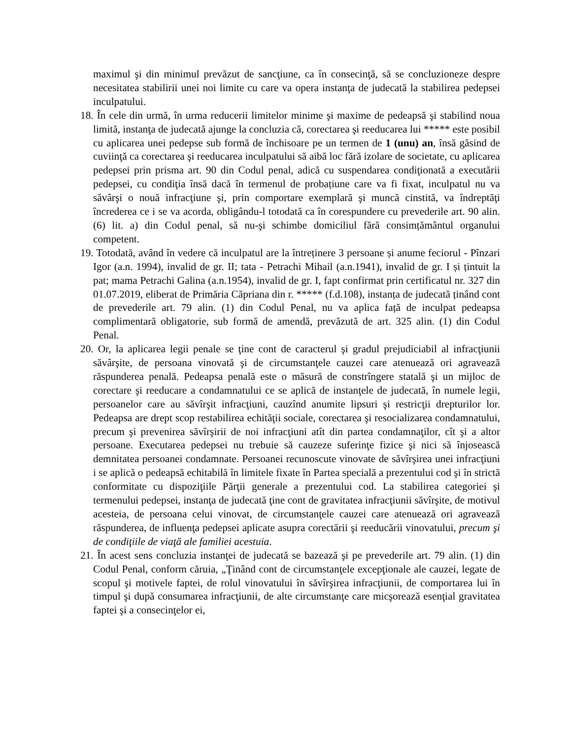maximul şi din minimul prevăzut de sancţiune, ca în consecinţă, să se concluzioneze despre necesitatea stabilirii unei noi limite cu care va opera instanţa de judecată la stabilirea pedepsei inculpatului.
18. În cele din urmă, în urma reducerii limitelor minime şi maxime de pedeapsă şi stabilind noua limită, instanţa de judecată ajunge la concluzia că, corectarea şi reeducarea lui ***** este posibil cu aplicarea unei pedepse sub formă de închisoare pe un termen de 1 (unu) an, însă găsind de cuviinţă ca corectarea şi reeducarea inculpatului să aibă loc fără izolare de societate, cu aplicarea pedepsei prin prisma art. 90 din Codul penal, adică cu suspendarea condiţionată a executării pedepsei, cu condiţia însă dacă în termenul de probațiune care va fi fixat, inculpatul nu va săvârşi o nouă infracţiune şi, prin comportare exemplară şi muncă cinstită, va îndreptăţi încrederea ce i se va acorda, obligându-l totodată ca în corespundere cu prevederile art. 90 alin. (6) lit. a) din Codul penal, să nu-şi schimbe domiciliul fără consimțământul organului competent.
19. Totodată, având în vedere că inculpatul are la întreținere 3 persoane și anume feciorul - Pînzari Igor (a.n. 1994), invalid de gr. II; tata - Petrachi Mihail (a.n.1941), invalid de gr. I și țintuit la pat; mama Petrachi Galina (a.n.1954), invalid de gr. I, fapt confirmat prin certificatul nr. 327 din 01.07.2019, eliberat de Primăria Căpriana din r. ***** (f.d.108), instanța de judecată ținând cont de prevederile art. 79 alin. (1) din Codul Penal, nu va aplica față de inculpat pedeapsa complimentară obligatorie, sub formă de amendă, prevăzută de art. 325 alin. (1) din Codul Penal.
20. Or, la aplicarea legii penale se ţine cont de caracterul şi gradul prejudiciabil al infracţiunii săvârşite, de persoana vinovată şi de circumstanţele cauzei care atenuează ori agravează răspunderea penală. Pedeapsa penală este o măsură de constrîngere statală şi un mijloc de corectare şi reeducare a condamnatului ce se aplică de instanţele de judecată, în numele legii, persoanelor care au săvîrşit infracţiuni, cauzînd anumite lipsuri şi restricţii drepturilor lor. Pedeapsa are drept scop restabilirea echităţii sociale, corectarea şi resocializarea condamnatului, precum şi prevenirea săvîrşirii de noi infracţiuni atît din partea condamnaţilor, cît şi a altor persoane. Executarea pedepsei nu trebuie să cauzeze suferinţe fizice şi nici să înjosească demnitatea persoanei condamnate. Persoanei recunoscute vinovate de săvîrşirea unei infracţiuni i se aplică o pedeapsă echitabilă în limitele fixate în Partea specială a prezentului cod şi în strictă conformitate cu dispoziţiile Părţii generale a prezentului cod. La stabilirea categoriei şi termenului pedepsei, instanţa de judecată ţine cont de gravitatea infracţiunii săvîrşite, de motivul acesteia, de persoana celui vinovat, de circumstanţele cauzei care atenuează ori agravează răspunderea, de influenţa pedepsei aplicate asupra corectării şi reeducării vinovatului, precum şi de condiţiile de viaţă ale familiei acestuia.
21. În acest sens concluzia instanţei de judecată se bazează şi pe prevederile art. 79 alin. (1) din Codul Penal, conform căruia, „Ţinând cont de circumstanţele excepţionale ale cauzei, legate de scopul şi motivele faptei, de rolul vinovatului în săvîrşirea infracţiunii, de comportarea lui în timpul şi după consumarea infracţiunii, de alte circumstanţe care micşorează esenţial gravitatea faptei şi a consecinţelor ei,